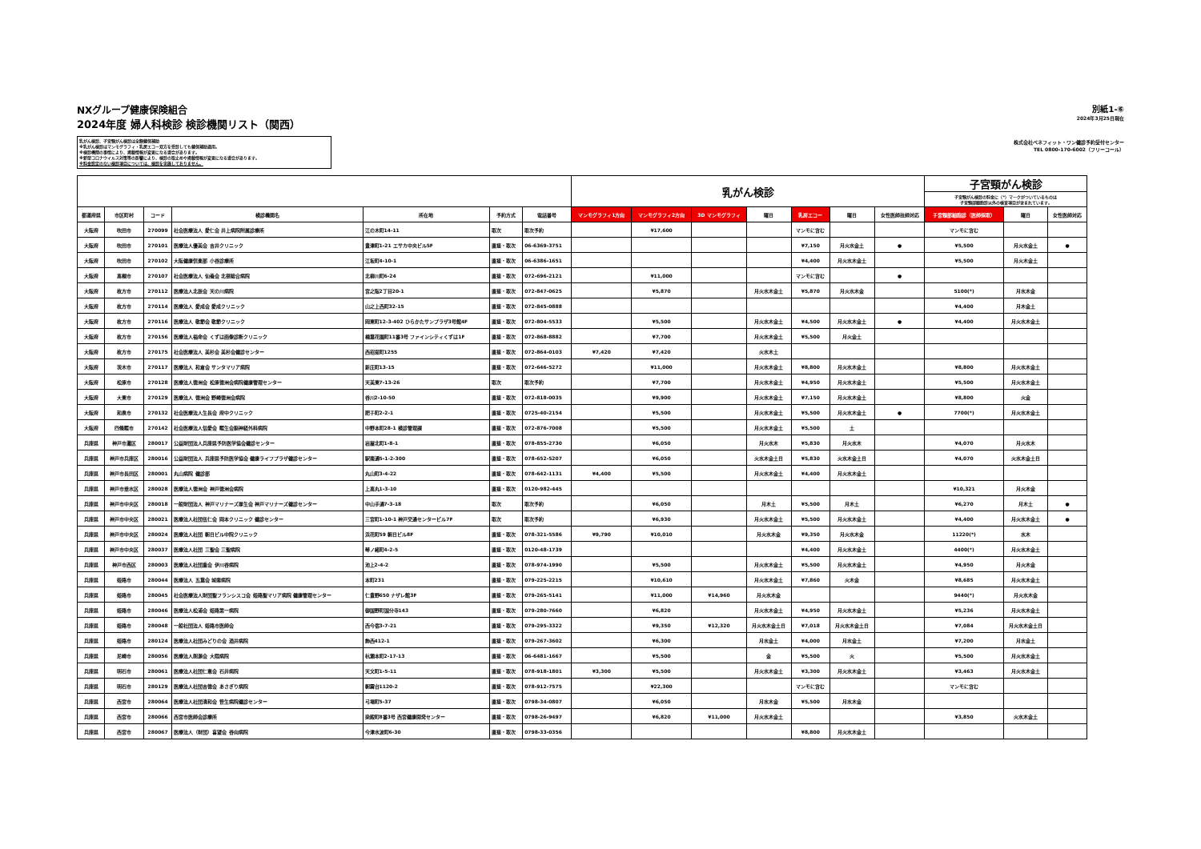NXグループ健康保険組合
2024年度 婦人科検診 検診機関リスト（関西）
乳がん検診、子宮頸がん検診は全額健保補助
※乳がん検診はマンモグラフィ・乳房エコー双方を受診しても健保補助適用。
※検診機関の事情により、掲載情報が変更になる場合があります。
※新型コロナウイルス対策等の影響により、検診の取止めや掲載情報が変更になる場合があります。
※料金設定のない検診項目については、検診を実施しておりません。
別紙1-⑥
2024年3月25日現在
株式会社ベネフィット・ワン健診予約受付センター
TEL 0800-170-6002（フリーコール）
| | | | | | | | 乳がん検診 | | | | | | | 子宮頸がん検診 | | |
| --- | --- | --- | --- | --- | --- | --- | --- | --- | --- | --- | --- | --- | --- | --- | --- | --- |
| | | | | | | | | | | | | | | 子宮頸がん検診の料金に（*）マークがついているものは 子宮頸部細胞診以外の検査項目が含まれています。 | | |
| 都道府県 | 市区町村 | コード | 検診機関名 | 所在地 | 予約方式 | 電話番号 | マンモグラフィ1方向 | マンモグラフィ2方向 | 3D マンモグラフィ | 曜日 | 乳房エコー | 曜日 | 女性医師技師対応 | 子宮頸部細胞診（医師採取） | 曜日 | 女性医師対応 |
| 大阪府 | 吹田市 | 270099 | 社会医療法人 愛仁会 井上病院附属診療所 | 江の木町14-11 | 取次 | 取次予約 | | ¥17,600 | | | マンモに含む | | | マンモに含む | | |
| 大阪府 | 吹田市 | 270101 | 医療法人優美会 吉井クリニック | 豊津町1-21 エサカ中央ビル5F | 直接・取次 | 06-6369-3751 | | | | | ¥7,150 | 月火水金土 | ● | ¥5,500 | 月火水金土 | ● |
| 大阪府 | 吹田市 | 270102 | 大阪健康倶楽部 小谷診療所 | 江坂町4-10-1 | 直接・取次 | 06-6386-1651 | | | | | ¥4,400 | 月火水木金土 | | ¥5,500 | 月火木金土 | |
| 大阪府 | 高槻市 | 270107 | 社会医療法人 仙養会 北摂総合病院 | 北柳川町6-24 | 直接・取次 | 072-696-2121 | | ¥11,000 | | | マンモに含む | | ● | | | |
| 大阪府 | 枚方市 | 270112 | 医療法人北辰会 天の川病院 | 宮之阪2丁目20-1 | 直接・取次 | 072-847-0625 | | ¥5,870 | | 月火水木金土 | ¥5,870 | 月火水木金 | | 5100(*) | 月水木金 | |
| 大阪府 | 枚方市 | 270114 | 医療法人 愛成会 愛成クリニック | 山之上西町32-15 | 直接・取次 | 072-845-0888 | | | | | | | | ¥4,400 | 月木金土 | |
| 大阪府 | 枚方市 | 270116 | 医療法人 敬節会 敬節クリニック | 岡東町12-3-402 ひらかたサンプラザ3号館4F | 直接・取次 | 072-804-5533 | | ¥5,500 | | 月火水木金土 | ¥4,500 | 月火水木金土 | ● | ¥4,400 | 月火水木金土 | |
| 大阪府 | 枚方市 | 270156 | 医療法人福命会 くずは画像診断クリニック | 楠葉花園町11番3号 ファインシティくずは1F | 直接・取次 | 072-868-8882 | | ¥7,700 | | 月火水木金土 | ¥5,500 | 月火金土 | | | | |
| 大阪府 | 枚方市 | 270175 | 社会医療法人 美杉会 美杉会健診センター | 西招提町1255 | 直接・取次 | 072-864-0103 | ¥7,420 | ¥7,420 | | 火水木土 | | | | | | |
| 大阪府 | 茨木市 | 270117 | 医療法人 和倉会 サンタマリア病院 | 新庄町13-15 | 直接・取次 | 072-646-5272 | | ¥11,000 | | 月火水木金土 | ¥8,800 | 月火水木金土 | | ¥8,800 | 月火水木金土 | |
| 大阪府 | 松原市 | 270128 | 医療法人徳洲会 松原徳洲会病院健康管理センター | 天美東7-13-26 | 取次 | 取次予約 | | ¥7,700 | | 月火水木金土 | ¥4,950 | 月火水木金土 | | ¥5,500 | 月火水木金土 | |
| 大阪府 | 大東市 | 270129 | 医療法人 徳洲会 野崎徳洲会病院 | 谷川2-10-50 | 直接・取次 | 072-818-0035 | | ¥9,900 | | 月火水木金土 | ¥7,150 | 月火水木金土 | | ¥8,800 | 火金 | |
| 大阪府 | 和泉市 | 270132 | 社会医療法人生長会 府中クリニック | 肥子町2-2-1 | 直接・取次 | 0725-40-2154 | | ¥5,500 | | 月火水木金土 | ¥5,500 | 月火水木金土 | ● | 7700(*) | 月火水木金土 | |
| 大阪府 | 四條畷市 | 270142 | 社会医療法人信愛会 畷生会脳神経外科病院 | 中野本町28-1 検診管理課 | 直接・取次 | 072-876-7008 | | ¥5,500 | | 月火水木金土 | ¥5,500 | 土 | | | | |
| 兵庫県 | 神戸市灘区 | 280017 | 公益財団法人兵庫県予防医学協会健診センター | 岩屋北町1-8-1 | 直接・取次 | 078-855-2730 | | ¥6,050 | | 月火水木 | ¥5,830 | 月火水木 | | ¥4,070 | 月火水木 | |
| 兵庫県 | 神戸市兵庫区 | 280016 | 公益財団法人 兵庫県予防医学協会 健康ライフプラザ健診センター | 駅南通5-1-2-300 | 直接・取次 | 078-652-5207 | | ¥6,050 | | 火水木金土日 | ¥5,830 | 火水木金土日 | | ¥4,070 | 火水木金土日 | |
| 兵庫県 | 神戸市長田区 | 280001 | 丸山病院 健診部 | 丸山町3-4-22 | 直接・取次 | 078-642-1131 | ¥4,400 | ¥5,500 | | 月火水木金土 | ¥4,400 | 月火水木金土 | | | | |
| 兵庫県 | 神戸市垂水区 | 280028 | 医療法人徳洲会 神戸徳洲会病院 | 上高丸1-3-10 | 直接・取次 | 0120-982-445 | | | | | | | | ¥10,321 | 月火木金 | |
| 兵庫県 | 神戸市中央区 | 280018 | 一般財団法人 神戸マリナーズ厚生会 神戸マリナーズ健診センター | 中山手通7-3-18 | 取次 | 取次予約 | | ¥6,050 | | 月木土 | ¥5,500 | 月木土 | | ¥6,270 | 月木土 | ● |
| 兵庫県 | 神戸市中央区 | 280021 | 医療法人社団伍仁会 岡本クリニック 健診センター | 三宮町1-10-1 神戸交通センタービル7F | 取次 | 取次予約 | | ¥6,930 | | 月火水木金土 | ¥5,500 | 月火水木金土 | | ¥4,400 | 月火水木金土 | ● |
| 兵庫県 | 神戸市中央区 | 280024 | 医療法人社団 朝日ビル中院クリニック | 浜花町59 朝日ビル8F | 直接・取次 | 078-321-5586 | ¥9,790 | ¥10,010 | | 月火水木金 | ¥9,350 | 月火水木金 | | 11220(*) | 水木 | |
| 兵庫県 | 神戸市中央区 | 280037 | 医療法人社団 三聖会 三聖病院 | 琴ノ緒町4-2-5 | 直接・取次 | 0120-48-1739 | | | | | ¥4,400 | 月火水木金土 | | 4400(*) | 月火水木金土 | |
| 兵庫県 | 神戸市西区 | 280003 | 医療法人社団重会 伊川谷病院 | 池上2-4-2 | 直接・取次 | 078-974-1990 | | ¥5,500 | | 月火水木金土 | ¥5,500 | 月火水木金土 | | ¥4,950 | 月火木金 | |
| 兵庫県 | 姫路市 | 280044 | 医療法人 五葉会 城南病院 | 本町231 | 直接・取次 | 079-225-2215 | | ¥10,610 | | 月火水木金土 | ¥7,860 | 火木金 | | ¥8,685 | 月火水木金土 | |
| 兵庫県 | 姫路市 | 280045 | 社会医療法人財団聖フランシスコ会 姫路聖マリア病院 健康管理センター | 仁豊野650 ナザレ館3F | 直接・取次 | 079-265-5141 | | ¥11,000 | ¥14,960 | 月火水木金 | | | | 9440(*) | 月火水木金 | |
| 兵庫県 | 姫路市 | 280046 | 医療法人松浦会 姫路第一病院 | 御国野町国分寺143 | 直接・取次 | 079-280-7660 | | ¥6,820 | | 月火水木金土 | ¥4,950 | 月火水木金土 | | ¥5,236 | 月火水木金土 | |
| 兵庫県 | 姫路市 | 280048 | 一般社団法人 姫路市医師会 | 西今宿3-7-21 | 直接・取次 | 079-295-3322 | | ¥9,350 | ¥12,320 | 月火水木金土日 | ¥7,018 | 月火水木金土日 | | ¥7,084 | 月火水木金土日 | |
| 兵庫県 | 姫路市 | 280124 | 医療法人社団みどりの会 酒井病院 | 飾西412-1 | 直接・取次 | 079-267-3602 | | ¥6,300 | | 月水金土 | ¥4,000 | 月水金土 | | ¥7,200 | 月水金土 | |
| 兵庫県 | 尼崎市 | 280056 | 医療法人朗源会 大隈病院 | 杭瀬本町2-17-13 | 直接・取次 | 06-6481-1667 | | ¥5,500 | | 金 | ¥5,500 | 火 | | ¥5,500 | 月火水木金土 | |
| 兵庫県 | 明石市 | 280061 | 医療法人社団仁恵会 石井病院 | 天文町1-5-11 | 直接・取次 | 078-918-1801 | ¥3,300 | ¥5,500 | | 月火水木金土 | ¥3,300 | 月火水木金土 | | ¥3,463 | 月火水木金土 | |
| 兵庫県 | 明石市 | 280129 | 医療法人社団吉徳会 あさぎり病院 | 朝霧台1120-2 | 直接・取次 | 078-912-7575 | | ¥22,300 | | | マンモに含む | | | マンモに含む | | |
| 兵庫県 | 西宮市 | 280064 | 医療法人社団清和会 笹生病院健診センター | 弓場町5-37 | 直接・取次 | 0798-34-0807 | | ¥6,050 | | 月水木金 | ¥5,500 | 月水木金 | | | | |
| 兵庫県 | 西宮市 | 280066 | 西宮市医師会診療所 | 染殿町8番3号 西宮健康開発センター | 直接・取次 | 0798-26-9497 | | ¥6,820 | ¥11,000 | 月火水木金土 | | | | ¥3,850 | 火水木金土 | |
| 兵庫県 | 西宮市 | 280067 | 医療法人（財団）喜望会 谷向病院 | 今津水波町6-30 | 直接・取次 | 0798-33-0356 | | | | | ¥8,800 | 月火水木金土 | | | | |